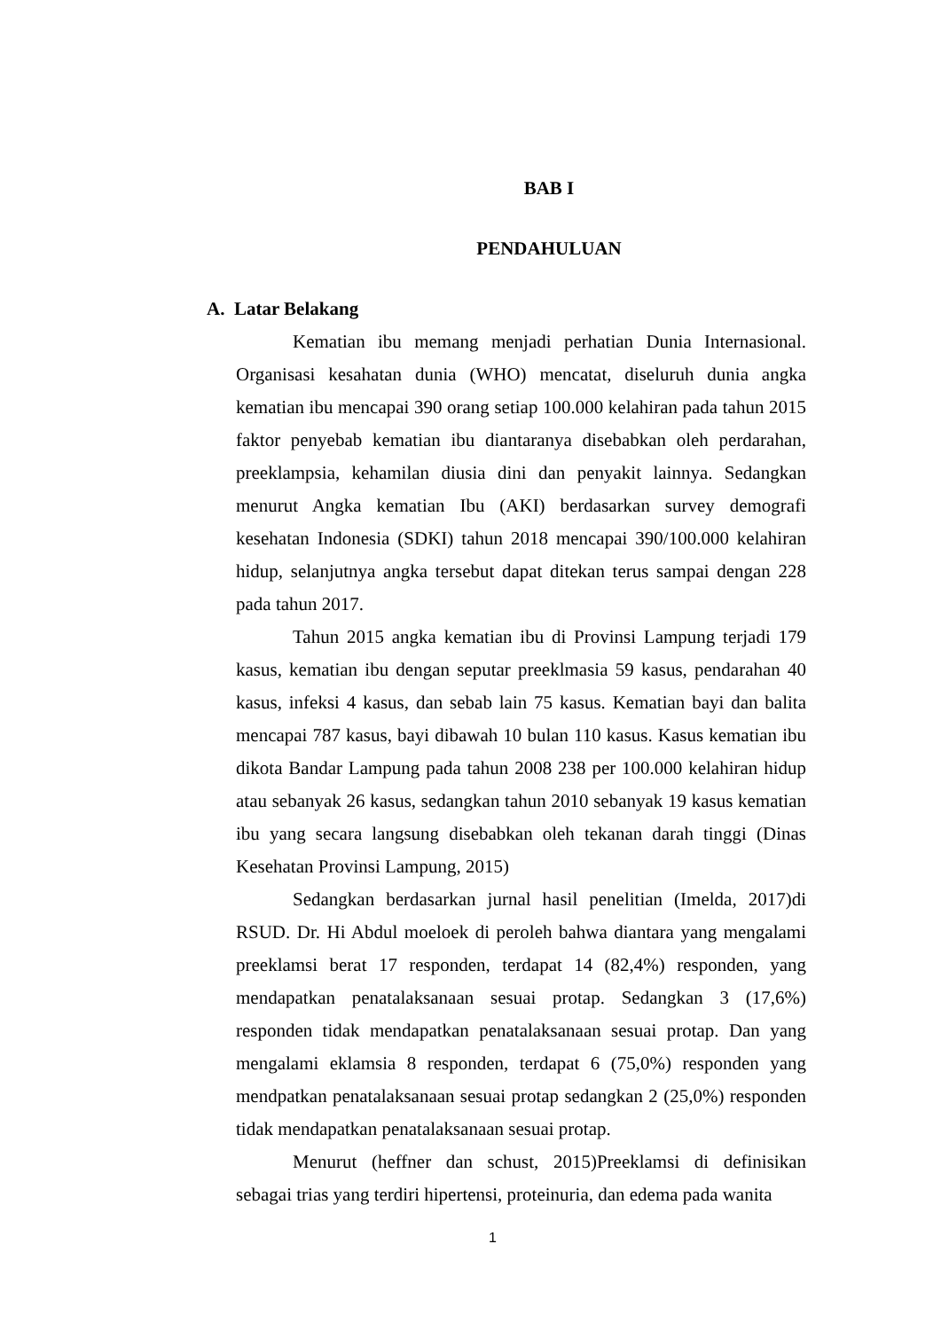BAB I
PENDAHULUAN
A. Latar Belakang
Kematian ibu memang menjadi perhatian Dunia Internasional. Organisasi kesahatan dunia (WHO) mencatat, diseluruh dunia angka kematian ibu mencapai 390 orang setiap 100.000 kelahiran pada tahun 2015 faktor penyebab kematian ibu diantaranya disebabkan oleh perdarahan, preeklampsia, kehamilan diusia dini dan penyakit lainnya. Sedangkan menurut Angka kematian Ibu (AKI) berdasarkan survey demografi kesehatan Indonesia (SDKI) tahun 2018 mencapai 390/100.000 kelahiran hidup, selanjutnya angka tersebut dapat ditekan terus sampai dengan 228 pada tahun 2017.
Tahun 2015 angka kematian ibu di Provinsi Lampung terjadi 179 kasus, kematian ibu dengan seputar preeklmasia 59 kasus, pendarahan 40 kasus, infeksi 4 kasus, dan sebab lain 75 kasus. Kematian bayi dan balita mencapai 787 kasus, bayi dibawah 10 bulan 110 kasus. Kasus kematian ibu dikota Bandar Lampung pada tahun 2008 238 per 100.000 kelahiran hidup atau sebanyak 26 kasus, sedangkan tahun 2010 sebanyak 19 kasus kematian ibu yang secara langsung disebabkan oleh tekanan darah tinggi (Dinas Kesehatan Provinsi Lampung, 2015)
Sedangkan berdasarkan jurnal hasil penelitian (Imelda, 2017)di RSUD. Dr. Hi Abdul moeloek di peroleh bahwa diantara yang mengalami preeklamsi berat 17 responden, terdapat 14 (82,4%) responden, yang mendapatkan penatalaksanaan sesuai protap. Sedangkan 3 (17,6%) responden tidak mendapatkan penatalaksanaan sesuai protap. Dan yang mengalami eklamsia 8 responden, terdapat 6 (75,0%) responden yang mendpatkan penatalaksanaan sesuai protap sedangkan 2 (25,0%) responden tidak mendapatkan penatalaksanaan sesuai protap.
Menurut (heffner dan schust, 2015)Preeklamsi di definisikan sebagai trias yang terdiri hipertensi, proteinuria, dan edema pada wanita
1